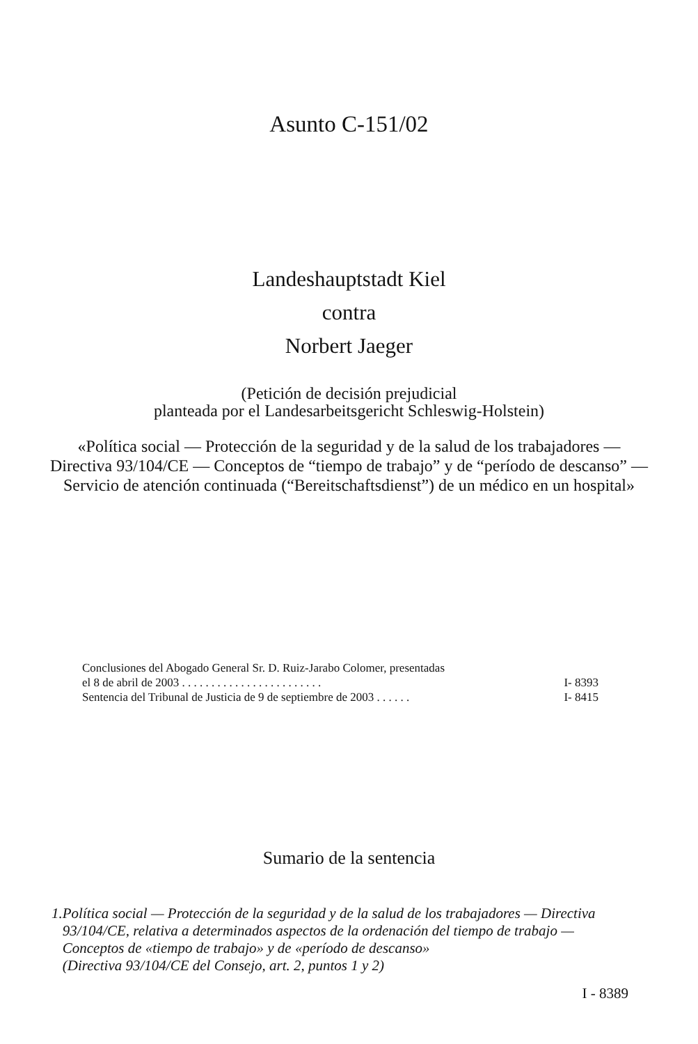Asunto C-151/02
Landeshauptstadt Kiel
contra
Norbert Jaeger
(Petición de decisión prejudicial
planteada por el Landesarbeitsgericht Schleswig-Holstein)
«Política social — Protección de la seguridad y de la salud de los trabajadores — Directiva 93/104/CE — Conceptos de “tiempo de trabajo” y de “período de descanso” — Servicio de atención continuada (“Bereitschaftsdienst”) de un médico en un hospital»
Conclusiones del Abogado General Sr. D. Ruiz-Jarabo Colomer, presentadas
el 8 de abril de 2003 . . . . . . . . . . . . . . . . . . . . . . . . I- 8393
Sentencia del Tribunal de Justicia de 9 de septiembre de 2003 . . . . . . I- 8415
Sumario de la sentencia
1.
Política social — Protección de la seguridad y de la salud de los trabajadores — Directiva 93/104/CE, relativa a determinados aspectos de la ordenación del tiempo de trabajo — Conceptos de «tiempo de trabajo» y de «período de descanso»
(Directiva 93/104/CE del Consejo, art. 2, puntos 1 y 2)
I - 8389